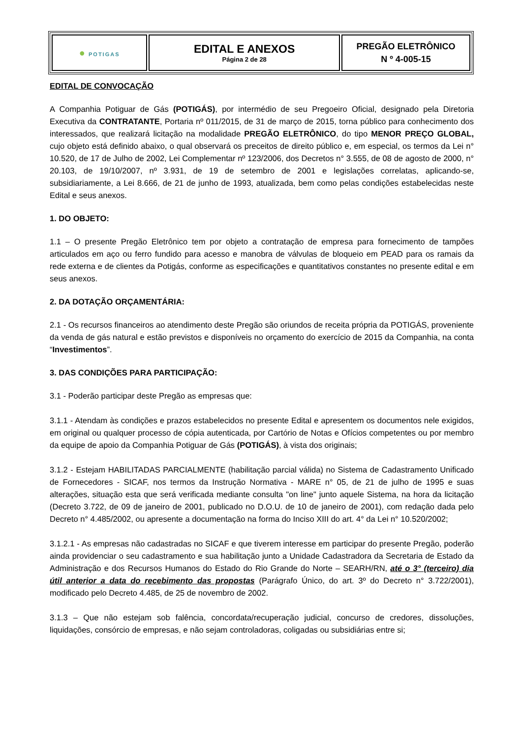| ● POTIGAS | EDITAL E ANEXOS Página 2 de 28 | PREGÃO ELETRÔNICO N º 4-005-15 |
EDITAL DE CONVOCAÇÃO
A Companhia Potiguar de Gás (POTIGÁS), por intermédio de seu Pregoeiro Oficial, designado pela Diretoria Executiva da CONTRATANTE, Portaria nº 011/2015, de 31 de março de 2015, torna público para conhecimento dos interessados, que realizará licitação na modalidade PREGÃO ELETRÔNICO, do tipo MENOR PREÇO GLOBAL, cujo objeto está definido abaixo, o qual observará os preceitos de direito público e, em especial, os termos da Lei n° 10.520, de 17 de Julho de 2002, Lei Complementar nº 123/2006, dos Decretos n° 3.555, de 08 de agosto de 2000, n° 20.103, de 19/10/2007, nº 3.931, de 19 de setembro de 2001 e legislações correlatas, aplicando-se, subsidiariamente, a Lei 8.666, de 21 de junho de 1993, atualizada, bem como pelas condições estabelecidas neste Edital e seus anexos.
1. DO OBJETO:
1.1 – O presente Pregão Eletrônico tem por objeto a contratação de empresa para fornecimento de tampões articulados em aço ou ferro fundido para acesso e manobra de válvulas de bloqueio em PEAD para os ramais da rede externa e de clientes da Potigás, conforme as especificações e quantitativos constantes no presente edital e em seus anexos.
2. DA DOTAÇÃO ORÇAMENTÁRIA:
2.1 - Os recursos financeiros ao atendimento deste Pregão são oriundos de receita própria da POTIGÁS, proveniente da venda de gás natural e estão previstos e disponíveis no orçamento do exercício de 2015 da Companhia, na conta “Investimentos”.
3. DAS CONDIÇÕES PARA PARTICIPAÇÃO:
3.1 - Poderão participar deste Pregão as empresas que:
3.1.1 - Atendam às condições e prazos estabelecidos no presente Edital e apresentem os documentos nele exigidos, em original ou qualquer processo de cópia autenticada, por Cartório de Notas e Ofícios competentes ou por membro da equipe de apoio da Companhia Potiguar de Gás (POTIGÁS), à vista dos originais;
3.1.2 - Estejam HABILITADAS PARCIALMENTE (habilitação parcial válida) no Sistema de Cadastramento Unificado de Fornecedores - SICAF, nos termos da Instrução Normativa - MARE n° 05, de 21 de julho de 1995 e suas alterações, situação esta que será verificada mediante consulta "on line" junto aquele Sistema, na hora da licitação (Decreto 3.722, de 09 de janeiro de 2001, publicado no D.O.U. de 10 de janeiro de 2001), com redação dada pelo Decreto n° 4.485/2002, ou apresente a documentação na forma do Inciso XIII do art. 4° da Lei n° 10.520/2002;
3.1.2.1 - As empresas não cadastradas no SICAF e que tiverem interesse em participar do presente Pregão, poderão ainda providenciar o seu cadastramento e sua habilitação junto a Unidade Cadastradora da Secretaria de Estado da Administração e dos Recursos Humanos do Estado do Rio Grande do Norte – SEARH/RN, até o 3° (terceiro) dia útil anterior a data do recebimento das propostas (Parágrafo Único, do art. 3º do Decreto n° 3.722/2001), modificado pelo Decreto 4.485, de 25 de novembro de 2002.
3.1.3 – Que não estejam sob falência, concordata/recuperação judicial, concurso de credores, dissoluções, liquidações, consórcio de empresas, e não sejam controladoras, coligadas ou subsidiárias entre si;